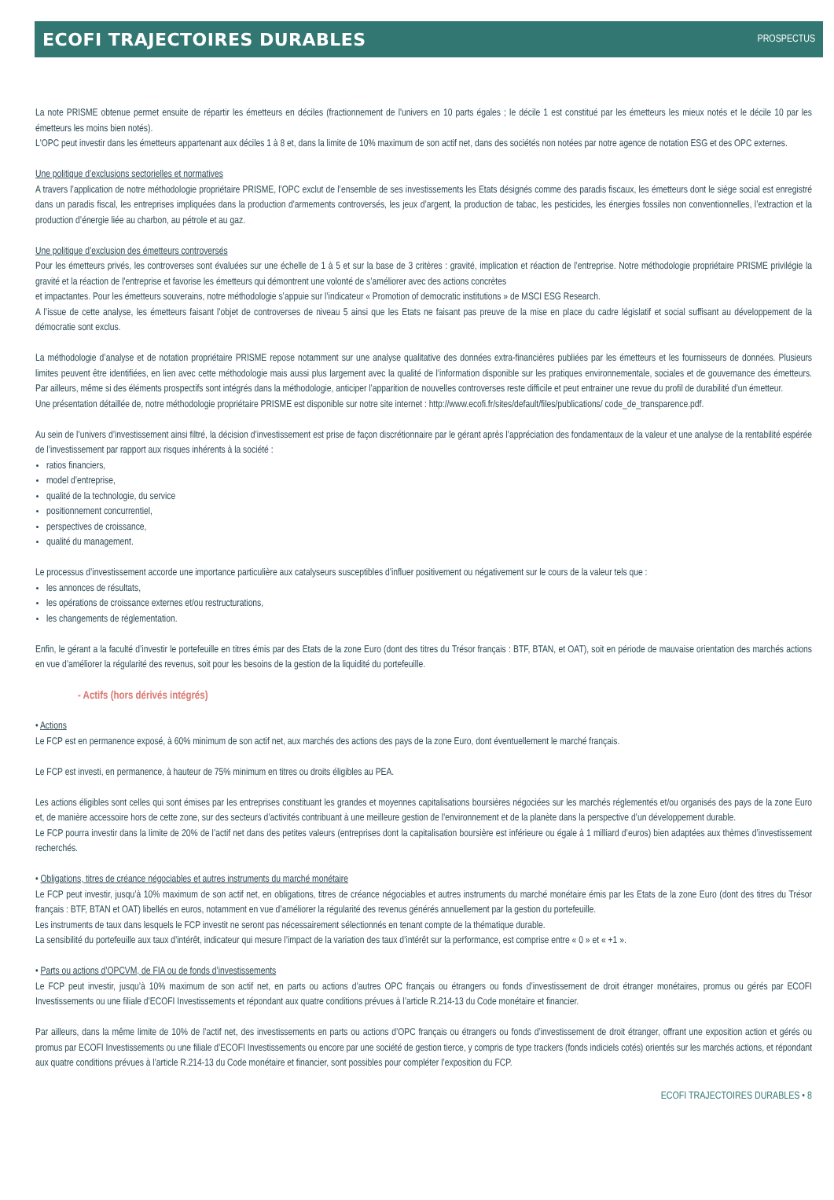ECOFI TRAJECTOIRES DURABLES
PROSPECTUS
La note PRISME obtenue permet ensuite de répartir les émetteurs en déciles (fractionnement de l'univers en 10 parts égales ; le décile 1 est constitué par les émetteurs les mieux notés et le décile 10 par les émetteurs les moins bien notés).
L'OPC peut investir dans les émetteurs appartenant aux déciles 1 à 8 et, dans la limite de 10% maximum de son actif net, dans des sociétés non notées par notre agence de notation ESG et des OPC externes.
Une politique d’exclusions sectorielles et normatives
A travers l’application de notre méthodologie propriétaire PRISME, l’OPC exclut de l’ensemble de ses investissements les Etats désignés comme des paradis fiscaux, les émetteurs dont le siège social est enregistré dans un paradis fiscal, les entreprises impliquées dans la production d'armements controversés, les jeux d’argent, la production de tabac, les pesticides, les énergies fossiles non conventionnelles, l’extraction et la production d’énergie liée au charbon, au pétrole et au gaz.
Une politique d’exclusion des émetteurs controversés
Pour les émetteurs privés, les controverses sont évaluées sur une échelle de 1 à 5 et sur la base de 3 critères : gravité, implication et réaction de l’entreprise. Notre méthodologie propriétaire PRISME privilégie la gravité et la réaction de l'entreprise et favorise les émetteurs qui démontrent une volonté de s’améliorer avec des actions concrètes
et impactantes. Pour les émetteurs souverains, notre méthodologie s’appuie sur l’indicateur « Promotion of democratic institutions » de MSCI ESG Research.
A l’issue de cette analyse, les émetteurs faisant l’objet de controverses de niveau 5 ainsi que les Etats ne faisant pas preuve de la mise en place du cadre législatif et social suffisant au développement de la démocratie sont exclus.
La méthodologie d’analyse et de notation propriétaire PRISME repose notamment sur une analyse qualitative des données extra-financières publiées par les émetteurs et les fournisseurs de données. Plusieurs limites peuvent être identifiées, en lien avec cette méthodologie mais aussi plus largement avec la qualité de l’information disponible sur les pratiques environnementale, sociales et de gouvernance des émetteurs. Par ailleurs, même si des éléments prospectifs sont intégrés dans la méthodologie, anticiper l’apparition de nouvelles controverses reste difficile et peut entrainer une revue du profil de durabilité d’un émetteur.
Une présentation détaillée de, notre méthodologie propriétaire PRISME est disponible sur notre site internet : http://www.ecofi.fr/sites/default/files/publications/ code_de_transparence.pdf.
Au sein de l’univers d’investissement ainsi filtré, la décision d’investissement est prise de façon discrétionnaire par le gérant après l’appréciation des fondamentaux de la valeur et une analyse de la rentabilité espérée de l’investissement par rapport aux risques inhérents à la société :
ratios financiers,
model d’entreprise,
qualité de la technologie, du service
positionnement concurrentiel,
perspectives de croissance,
qualité du management.
Le processus d’investissement accorde une importance particulière aux catalyseurs susceptibles d’influer positivement ou négativement sur le cours de la valeur tels que :
les annonces de résultats,
les opérations de croissance externes et/ou restructurations,
les changements de réglementation.
Enfin, le gérant a la faculté d’investir le portefeuille en titres émis par des Etats de la zone Euro (dont des titres du Trésor français : BTF, BTAN, et OAT), soit en période de mauvaise orientation des marchés actions en vue d’améliorer la régularité des revenus, soit pour les besoins de la gestion de la liquidité du portefeuille.
- Actifs (hors dérivés intégrés)
• Actions
Le FCP est en permanence exposé, à 60% minimum de son actif net, aux marchés des actions des pays de la zone Euro, dont éventuellement le marché français.
Le FCP est investi, en permanence, à hauteur de 75% minimum en titres ou droits éligibles au PEA.
Les actions éligibles sont celles qui sont émises par les entreprises constituant les grandes et moyennes capitalisations boursières négociées sur les marchés réglementés et/ou organisés des pays de la zone Euro et, de manière accessoire hors de cette zone, sur des secteurs d’activités contribuant à une meilleure gestion de l’environnement et de la planète dans la perspective d’un développement durable.
Le FCP pourra investir dans la limite de 20% de l’actif net dans des petites valeurs (entreprises dont la capitalisation boursière est inférieure ou égale à 1 milliard d’euros) bien adaptées aux thèmes d’investissement recherchés.
• Obligations, titres de créance négociables et autres instruments du marché monétaire
Le FCP peut investir, jusqu’à 10% maximum de son actif net, en obligations, titres de créance négociables et autres instruments du marché monétaire émis par les Etats de la zone Euro (dont des titres du Trésor français : BTF, BTAN et OAT) libellés en euros, notamment en vue d’améliorer la régularité des revenus générés annuellement par la gestion du portefeuille.
Les instruments de taux dans lesquels le FCP investit ne seront pas nécessairement sélectionnés en tenant compte de la thématique durable.
La sensibilité du portefeuille aux taux d’intérêt, indicateur qui mesure l’impact de la variation des taux d’intérêt sur la performance, est comprise entre « 0 » et « +1 ».
• Parts ou actions d’OPCVM, de FIA ou de fonds d’investissements
Le FCP peut investir, jusqu’à 10% maximum de son actif net, en parts ou actions d’autres OPC français ou étrangers ou fonds d’investissement de droit étranger monétaires, promus ou gérés par ECOFI Investissements ou une filiale d’ECOFI Investissements et répondant aux quatre conditions prévues à l’article R.214-13 du Code monétaire et financier.
Par ailleurs, dans la même limite de 10% de l’actif net, des investissements en parts ou actions d’OPC français ou étrangers ou fonds d’investissement de droit étranger, offrant une exposition action et gérés ou promus par ECOFI Investissements ou une filiale d’ECOFI Investissements ou encore par une société de gestion tierce, y compris de type trackers (fonds indiciels cotés) orientés sur les marchés actions, et répondant aux quatre conditions prévues à l’article R.214-13 du Code monétaire et financier, sont possibles pour compléter l’exposition du FCP.
ECOFI TRAJECTOIRES DURABLES • 8